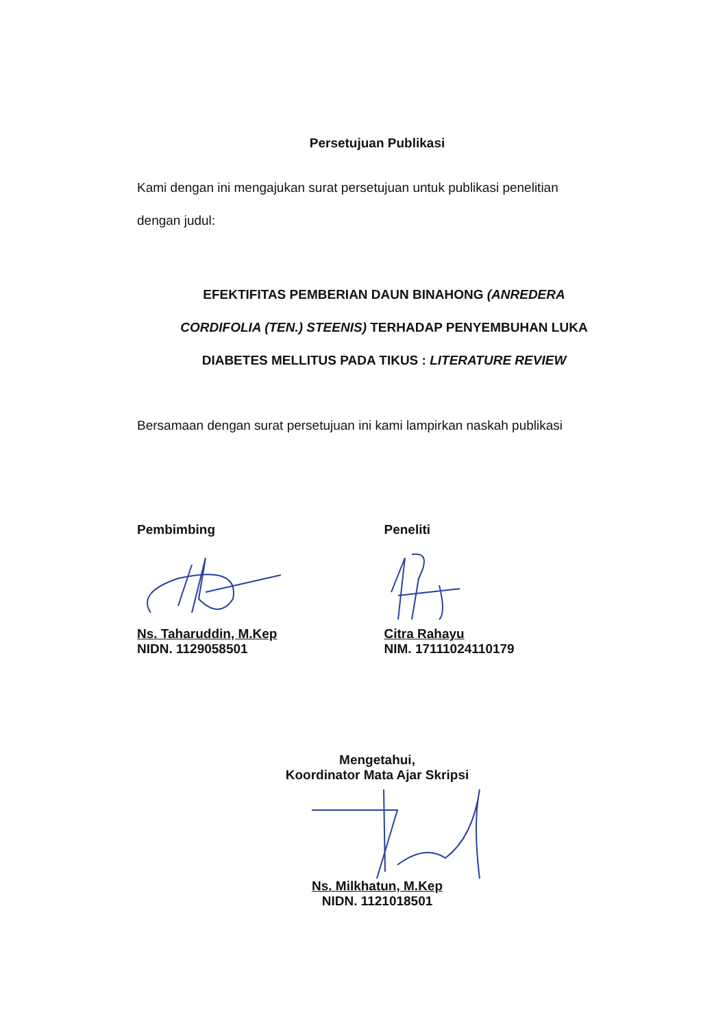Persetujuan Publikasi
Kami dengan ini mengajukan surat persetujuan untuk publikasi penelitian
dengan judul:
EFEKTIFITAS PEMBERIAN DAUN BINAHONG (ANREDERA
CORDIFOLIA (TEN.) STEENIS) TERHADAP PENYEMBUHAN LUKA
DIABETES MELLITUS PADA TIKUS : LITERATURE REVIEW
Bersamaan dengan surat persetujuan ini kami lampirkan naskah publikasi
Pembimbing
Ns. Taharuddin, M.Kep
NIDN. 1129058501
Peneliti
Citra Rahayu
NIM. 17111024110179
Mengetahui,
Koordinator Mata Ajar Skripsi
Ns. Milkhatun, M.Kep
NIDN. 1121018501